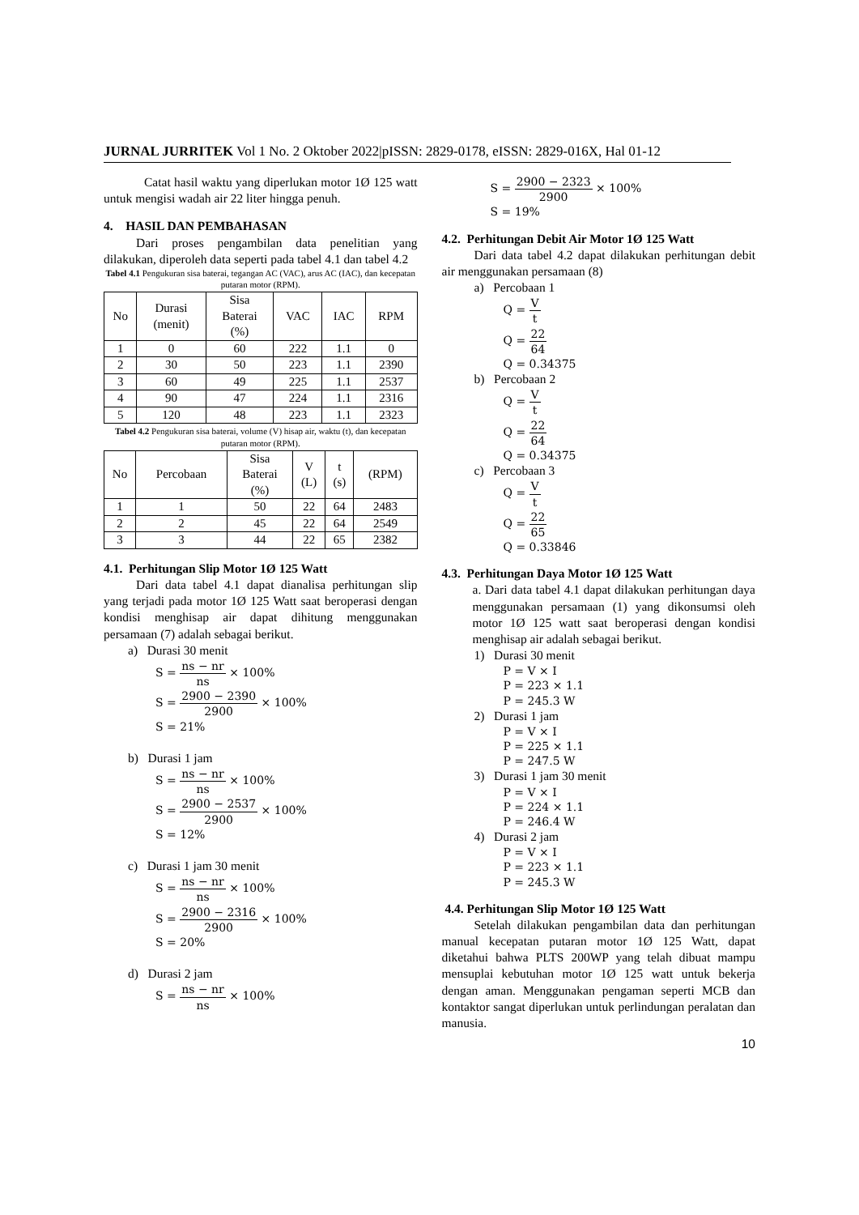JURNAL JURRITEK Vol 1 No. 2 Oktober 2022|pISSN: 2829-0178, eISSN: 2829-016X, Hal 01-12
Catat hasil waktu yang diperlukan motor 1Ø 125 watt untuk mengisi wadah air 22 liter hingga penuh.
4. HASIL DAN PEMBAHASAN
Dari proses pengambilan data penelitian yang dilakukan, diperoleh data seperti pada tabel 4.1 dan tabel 4.2
Tabel 4.1 Pengukuran sisa baterai, tegangan AC (VAC), arus AC (IAC), dan kecepatan putaran motor (RPM).
| No | Durasi (menit) | Sisa Baterai (%) | VAC | IAC | RPM |
| --- | --- | --- | --- | --- | --- |
| 1 | 0 | 60 | 222 | 1.1 | 0 |
| 2 | 30 | 50 | 223 | 1.1 | 2390 |
| 3 | 60 | 49 | 225 | 1.1 | 2537 |
| 4 | 90 | 47 | 224 | 1.1 | 2316 |
| 5 | 120 | 48 | 223 | 1.1 | 2323 |
Tabel 4.2 Pengukuran sisa baterai, volume (V) hisap air, waktu (t), dan kecepatan putaran motor (RPM).
| No | Percobaan | Sisa Baterai (%) | V (L) | t (s) | (RPM) |
| --- | --- | --- | --- | --- | --- |
| 1 | 1 | 50 | 22 | 64 | 2483 |
| 2 | 2 | 45 | 22 | 64 | 2549 |
| 3 | 3 | 44 | 22 | 65 | 2382 |
4.1. Perhitungan Slip Motor 1Ø 125 Watt
Dari data tabel 4.1 dapat dianalisa perhitungan slip yang terjadi pada motor 1Ø 125 Watt saat beroperasi dengan kondisi menghisap air dapat dihitung menggunakan persamaan (7) adalah sebagai berikut.
a) Durasi 30 menit
S = ns − nr ns × 100%
S = 2900 − 2390 2900 × 100%
S = 21%
b) Durasi 1 jam
S = ns − nr ns × 100%
S = 2900 − 2537 2900 × 100%
S = 12%
c) Durasi 1 jam 30 menit
S = ns − nr ns × 100%
S = 2900 − 2316 2900 × 100%
S = 20%
d) Durasi 2 jam
S = ns − nr ns × 100%
S = 2900 − 2323 2900 × 100%
S = 19%
4.2. Perhitungan Debit Air Motor 1Ø 125 Watt
Dari data tabel 4.2 dapat dilakukan perhitungan debit air menggunakan persamaan (8)
a) Percobaan 1
Q = V t
Q = 22 64
Q = 0.34375
b) Percobaan 2
Q = V t
Q = 22 64
Q = 0.34375
c) Percobaan 3
Q = V t
Q = 22 65
Q = 0.33846
4.3. Perhitungan Daya Motor 1Ø 125 Watt
a. Dari data tabel 4.1 dapat dilakukan perhitungan daya menggunakan persamaan (1) yang dikonsumsi oleh motor 1Ø 125 watt saat beroperasi dengan kondisi menghisap air adalah sebagai berikut.
1) Durasi 30 menit
P = V × I
P = 223 × 1.1
P = 245.3 W
2) Durasi 1 jam
P = V × I
P = 225 × 1.1
P = 247.5 W
3) Durasi 1 jam 30 menit
P = V × I
P = 224 × 1.1
P = 246.4 W
4) Durasi 2 jam
P = V × I
P = 223 × 1.1
P = 245.3 W
4.4. Perhitungan Slip Motor 1Ø 125 Watt
Setelah dilakukan pengambilan data dan perhitungan manual kecepatan putaran motor 1Ø 125 Watt, dapat diketahui bahwa PLTS 200WP yang telah dibuat mampu mensuplai kebutuhan motor 1Ø 125 watt untuk bekerja dengan aman. Menggunakan pengaman seperti MCB dan kontaktor sangat diperlukan untuk perlindungan peralatan dan manusia.
10